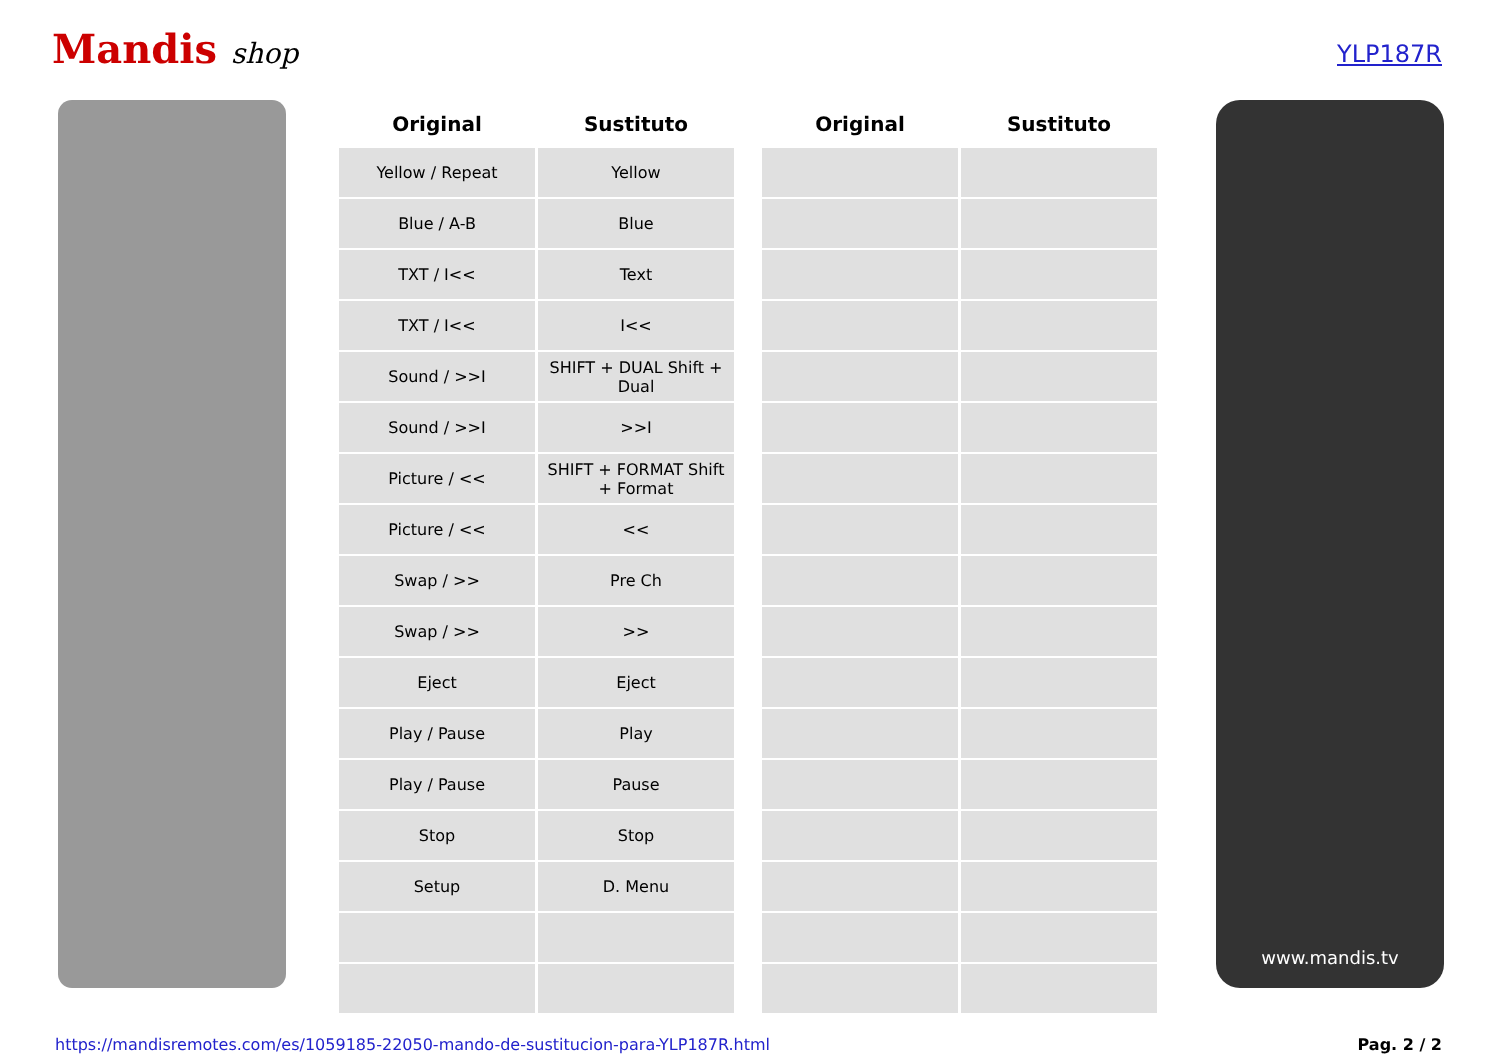Mandis shop
YLP187R
| Original | Sustituto | | Original | Sustituto |
| --- | --- | --- | --- | --- |
| Yellow / Repeat | Yellow | | | |
| Blue / A-B | Blue | | | |
| TXT / I<< | Text | | | |
| TXT / I<< | I<< | | | |
| Sound / >>I | SHIFT + DUAL Shift + Dual | | | |
| Sound / >>I | >>I | | | |
| Picture / << | SHIFT + FORMAT Shift + Format | | | |
| Picture / << | << | | | |
| Swap / >> | Pre Ch | | | |
| Swap / >> | >> | | | |
| Eject | Eject | | | |
| Play / Pause | Play | | | |
| Play / Pause | Pause | | | |
| Stop | Stop | | | |
| Setup | D. Menu | | | |
www.mandis.tv
https://mandisremotes.com/es/1059185-22050-mando-de-sustitucion-para-YLP187R.html Pag. 2 / 2